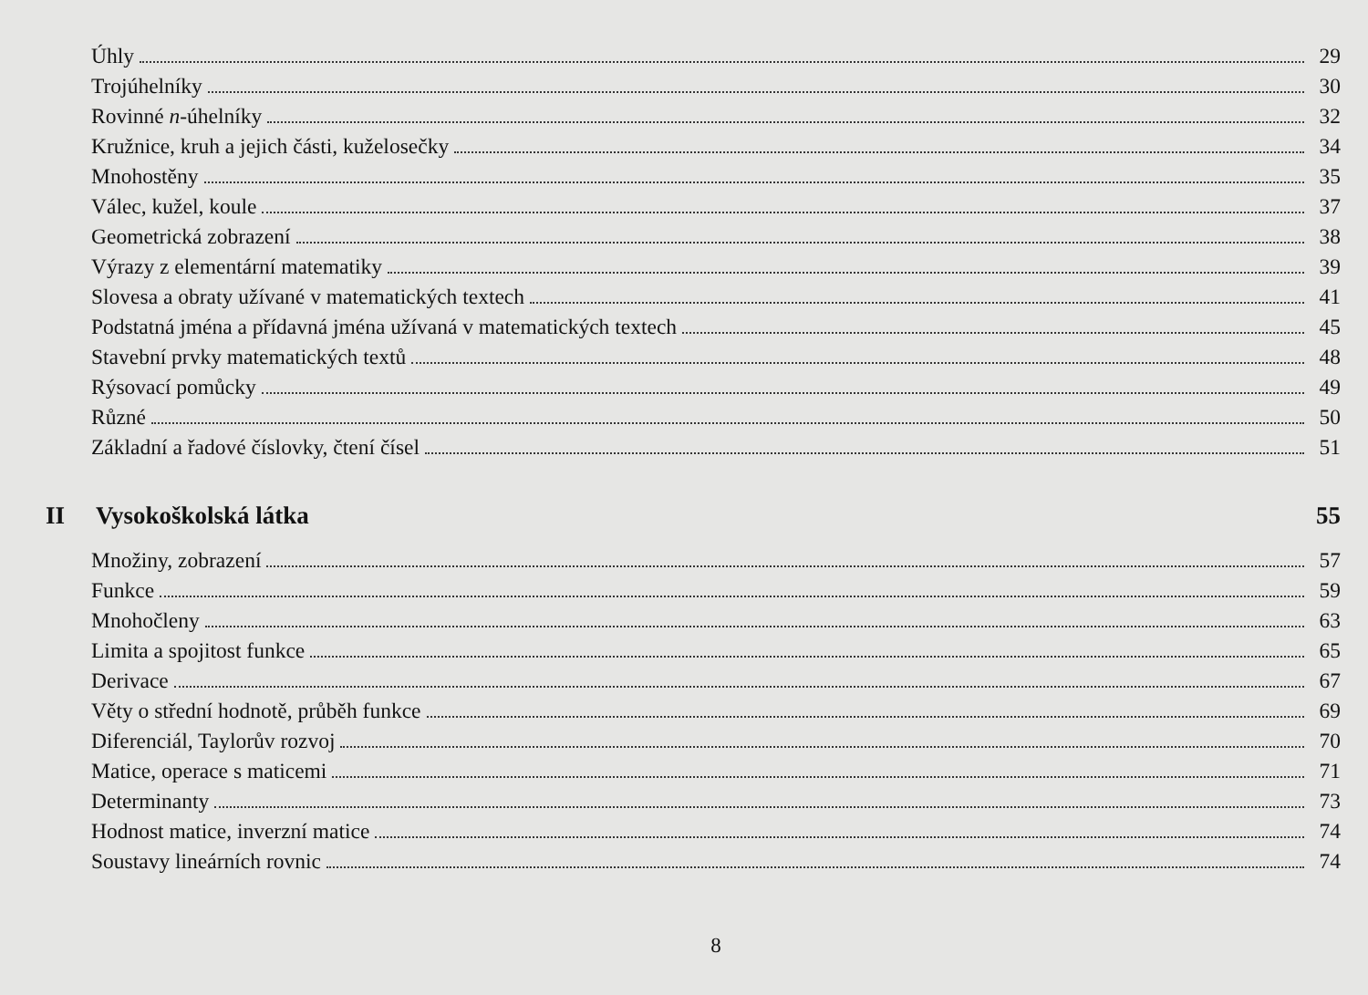Úhly 29
Trojúhelníky 30
Rovinné n-úhelníky 32
Kružnice, kruh a jejich části, kuželosečky 34
Mnohostěny 35
Válec, kužel, koule 37
Geometrická zobrazení 38
Výrazy z elementární matematiky 39
Slovesa a obraty užívané v matematických textech 41
Podstatná jména a přídavná jména užívaná v matematických textech 45
Stavební prvky matematických textů 48
Rýsovací pomůcky 49
Různé 50
Základní a řadové číslovky, čtení čísel 51
II Vysokoškolská látka 55
Množiny, zobrazení 57
Funkce 59
Mnohočleny 63
Limita a spojitost funkce 65
Derivace 67
Věty o střední hodnotě, průběh funkce 69
Diferenciál, Taylorův rozvoj 70
Matice, operace s maticemi 71
Determinanty 73
Hodnost matice, inverzní matice 74
Soustavy lineárních rovnic 74
8